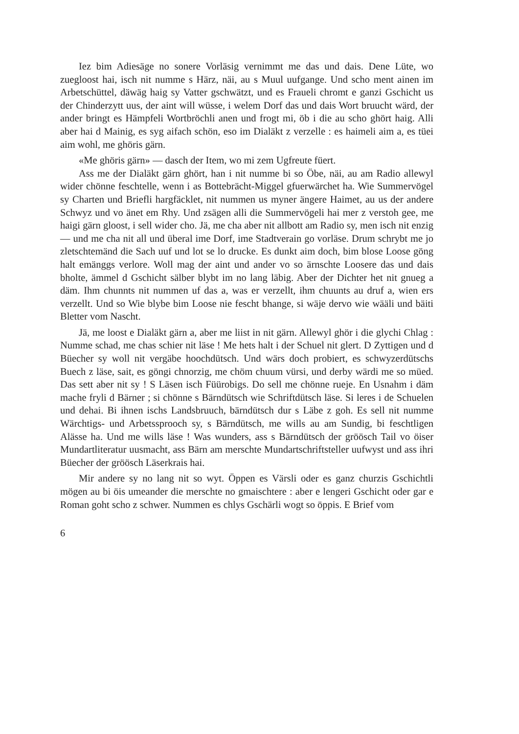Iez bim Adiesäge no sonere Vorläsig vernimmt me das und dais. Dene Lüte, wo zuegloost hai, isch nit numme s Härz, näi, au s Muul uufgange. Und scho ment ainen im Arbetschüttel, däwäg haig sy Vatter gschwätzt, und es Fraueli chromt e ganzi Gschicht us der Chinderzytt uus, der aint will wüsse, i welem Dorf das und dais Wort bruucht wärd, der ander bringt es Hämpfeli Wortbröchli anen und frogt mi, öb i die au scho ghört haig. Alli aber hai d Mainig, es syg aifach schön, eso im Dialäkt z verzelle : es haimeli aim a, es tüei aim wohl, me ghöris gärn.
«Me ghöris gärn» — dasch der Item, wo mi zem Ugfreute füert.
Ass me der Dialäkt gärn ghört, han i nit numme bi so Öbe, näi, au am Radio allewyl wider chönne feschtelle, wenn i as Bottebrächt-Miggel gfuerwärchet ha. Wie Summervögel sy Charten und Briefli hargfäcklet, nit nummen us myner ängere Haimet, au us der andere Schwyz und vo änet em Rhy. Und zsägen alli die Summervögeli hai mer z verstoh gee, me haigi gärn gloost, i sell wider cho. Jä, me cha aber nit allbott am Radio sy, men isch nit enzig — und me cha nit all und überal ime Dorf, ime Stadtverain go vorläse. Drum schrybt me jo zletschtemänd die Sach uuf und lot se lo drucke. Es dunkt aim doch, bim blose Loose göng halt emänggs verlore. Woll mag der aint und ander vo so ärnschte Loosere das und dais bholte, ämmel d Gschicht sälber blybt im no lang läbig. Aber der Dichter het nit gnueg a däm. Ihm chunnts nit nummen uf das a, was er verzellt, ihm chuunts au druf a, wien ers verzellt. Und so Wie blybe bim Loose nie fescht bhange, si wäje dervo wie wääli und bäiti Bletter vom Nascht.
Jä, me loost e Dialäkt gärn a, aber me liist in nit gärn. Allewyl ghör i die glychi Chlag : Numme schad, me chas schier nit läse ! Me hets halt i der Schuel nit glert. D Zyttigen und d Büecher sy woll nit vergäbe hoochdütsch. Und wärs doch probiert, es schwyzerdütschs Buech z läse, sait, es göngi chnorzig, me chöm chuum vürsi, und derby wärdi me so müed. Das sett aber nit sy ! S Läsen isch Füürobigs. Do sell me chönne rueje. En Usnahm i däm mache fryli d Bärner ; si chönne s Bärndütsch wie Schriftdütsch läse. Si leres i de Schuelen und dehai. Bi ihnen ischs Landsbruuch, bärndütsch dur s Läbe z goh. Es sell nit numme Wärchtigs- und Arbetssprooch sy, s Bärndütsch, me wills au am Sundig, bi feschtligen Alässe ha. Und me wills läse ! Was wunders, ass s Bärndütsch der gröösch Tail vo öiser Mundartliteratur uusmacht, ass Bärn am merschte Mundartschriftsteller uufwyst und ass ihri Büecher der gröösch Läserkrais hai.
Mir andere sy no lang nit so wyt. Öppen es Värsli oder es ganz churzis Gschichtli mögen au bi öis umeander die merschte no gmaischtere : aber e lengeri Gschicht oder gar e Roman goht scho z schwer. Nummen es chlys Gschärli wogt so öppis. E Brief vom
6